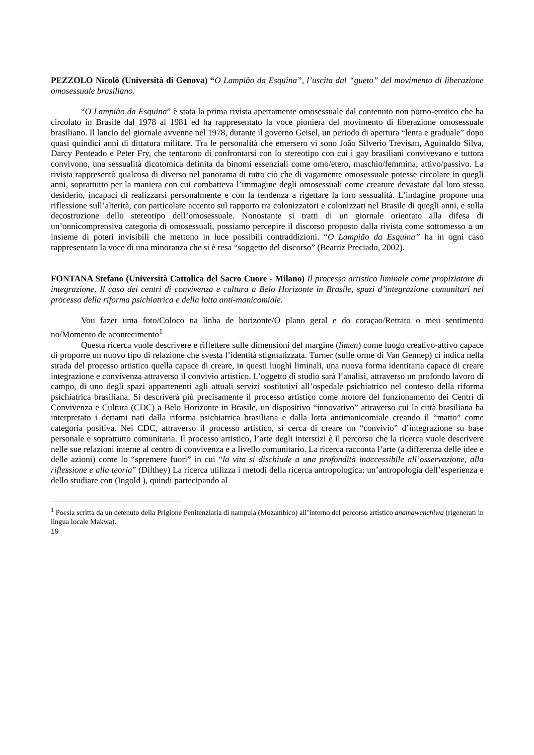PEZZOLO Nicolò (Università di Genova) “O Lampião da Esquina”, l’uscita dal “gueto” del movimento di liberazione omosessuale brasiliano.
“O Lampião da Esquina” è stata la prima rivista apertamente omosessuale dal contenuto non porno-erotico che ha circolato in Brasile dal 1978 al 1981 ed ha rappresentato la voce pioniera del movimento di liberazione omosessuale brasiliano. Il lancio del giornale avvenne nel 1978, durante il governo Geisel, un periodo di apertura “lenta e graduale” dopo quasi quindici anni di dittatura militare. Tra le personalità che emersero vi sono João Silverio Trevisan, Aguinaldo Silva, Darcy Penteado e Peter Fry, che tentarono di confrontarsi con lo stereotipo con cui i gay brasiliani convivevano e tuttora convivono, una sessualità dicotomica definita da binomi essenziali come omo/etero, maschio/femmina, attivo/passivo. La rivista rappresentò qualcosa di diverso nel panorama di tutto ciò che di vagamente omosessuale potesse circolare in quegli anni, soprattutto per la maniera con cui combatteva l’immagine degli omosessuali come creature devastate dal loro stesso desiderio, incapaci di realizzarsi personalmente e con la tendenza a rigettare la loro sessualità. L’indagine propone una riflessione sull’alterità, con particolare accento sul rapporto tra colonizzatori e colonizzati nel Brasile di quegli anni, e sulla decostruzione dello stereotipo dell’omosessuale. Nonostante si tratti di un giornale orientato alla difesa di un’onnicomprensiva categoria di omosessuali, possiamo percepire il discorso proposto dalla rivista come sottomesso a un insieme di poteri invisibili che mettono in luce possibili contraddizioni. “O Lampião da Esquina” ha in ogni caso rappresentato la voce di una minoranza che si è resa “soggetto del discorso” (Beatriz Preciado, 2002).
FONTANA Stefano (Università Cattolica del Sacro Cuore - Milano) Il processo artistico liminale come propiziatore di integrazione. Il caso dei centri di convivenza e cultura a Belo Horizonte in Brasile, spazi d’integrazione comunitari nel processo della riforma psichiatrica e della lotta anti-manicomiale.
Vou fazer uma foto/Coloco na linha de horizonte/O plano geral e do coraçao/Retrato o meu sentimento no/Momento de acontecimento<sup>1</sup>
Questa ricerca vuole descrivere e riflettere sulle dimensioni del margine (limen) come luogo creativo-attivo capace di proporre un nuovo tipo di relazione che svesta l’identità stigmatizzata. Turner (sulle orme di Van Gennep) ci indica nella strada del processo artistico quella capace di creare, in questi luoghi liminali, una nuova forma identitaria capace di creare integrazione e convivenza attraverso il convivio artistico. L’oggetto di studio sarà l’analisi, attraverso un profondo lavoro di campo, di uno degli spazi appartenenti agli attuali servizi sostitutivi all’ospedale psichiatrico nel contesto della riforma psichiatrica brasiliana. Si descriverà più precisamente il processo artistico come motore del funzionamento dei Centri di Convivenza e Cultura (CDC) a Belo Horizonte in Brasile, un dispositivo “innovativo” attraverso cui la città brasiliana ha interpretato i dettami nati dalla riforma psichiatrica brasiliana e dalla lotta antimanicomiale creando il “matto” come categoria positiva. Nei CDC, attraverso il processo artistico, si cerca di creare un “convivio” d’integrazione su base personale e soprattutto comunitaria. Il processo artistico, l’arte degli interstizi è il percorso che la ricerca vuole descrivere nelle sue relazioni interne al centro di convivenza e a livello comunitario. La ricerca racconta l’arte (a differenza delle idee e delle azioni) come lo “spremere fuori” in cui “la vita si dischiude a una profondità inaccessibile all’osservazione, alla riflessione e alla teoria” (Dilthey) La ricerca utilizza i metodi della ricerca antropologica: un’antropologia dell’esperienza e dello studiare con (Ingold ), quindi partecipando al
<sup>1</sup> Poesia scritta da un detenuto della Prigione Penitenziaria di nampula (Mozambico) all’interno del percorso artistico anamawenchiwa (rigenerati in lingua locale Makwa).
19